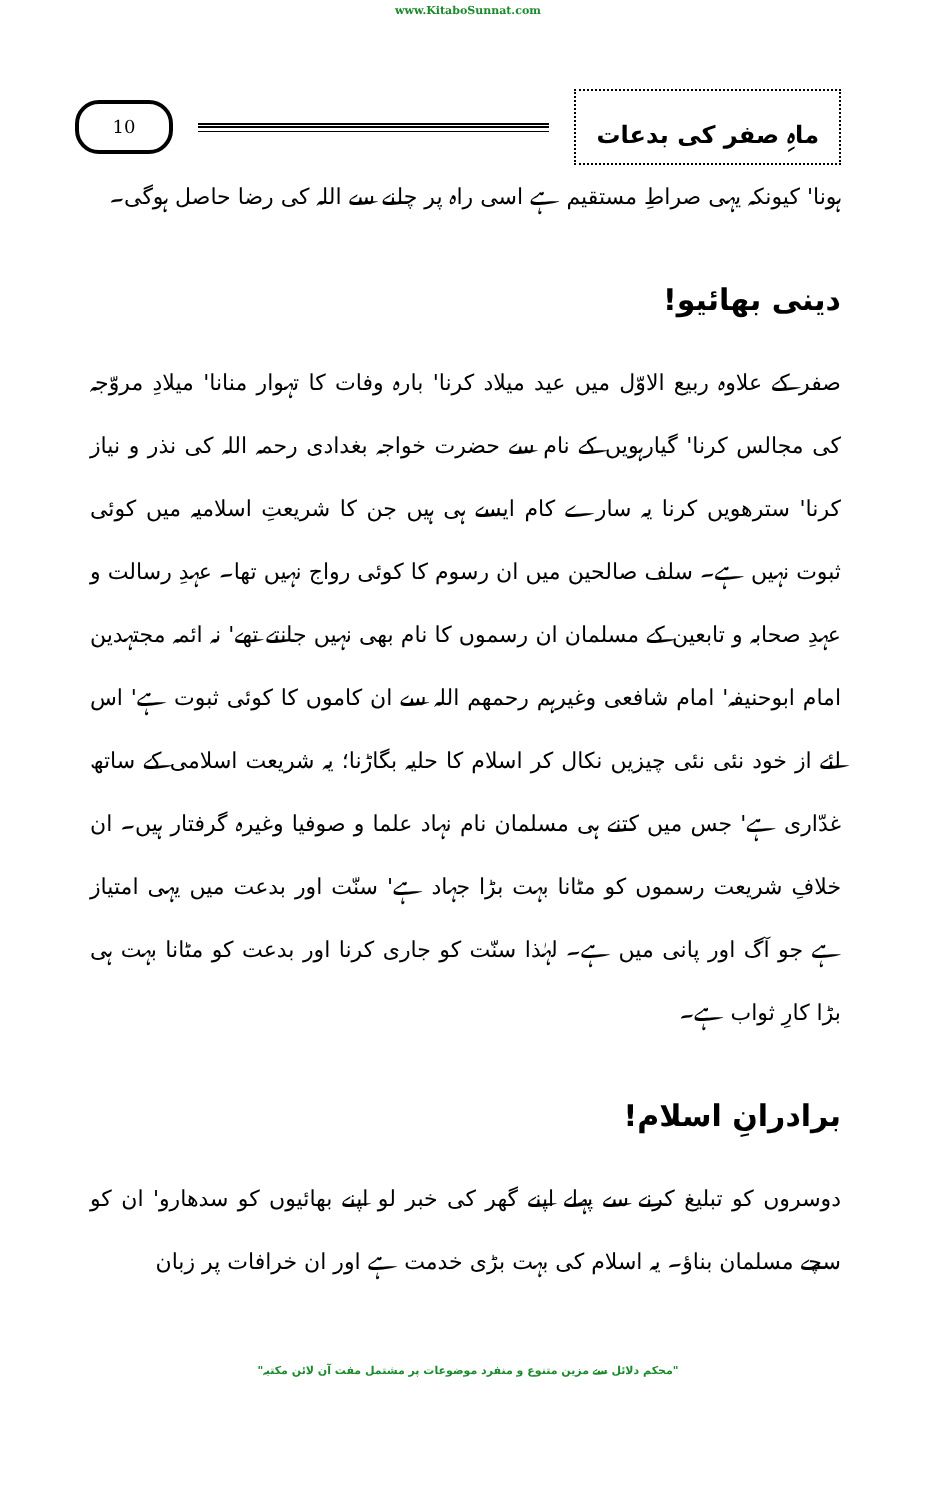www.KitaboSunnat.com
10
ماہِ صفر کی بدعات
ہونا' کیونکہ یہی صراطِ مستقیم ہے اسی راہ پر چلنے سے اللہ کی رضا حاصل ہوگی۔
دینی بھائیو!
صفر کے علاوہ ربیع الاوّل میں عید میلاد کرنا' بارہ وفات کا تہوار منانا' میلادِ مروّجہ کی مجالس کرنا' گیارہویں کے نام سے حضرت خواجہ بغدادی رحمہ اللہ کی نذر و نیاز کرنا' سترھویں کرنا یہ سارے کام ایسے ہی ہیں جن کا شریعتِ اسلامیہ میں کوئی ثبوت نہیں ہے۔ سلف صالحین میں ان رسوم کا کوئی رواج نہیں تھا۔ عہدِ رسالت و عہدِ صحابہ و تابعین کے مسلمان ان رسموں کا نام بھی نہیں جانتے تھے' نہ ائمہ مجتہدین امام ابوحنیفہ' امام شافعی وغیرہم رحمھم اللہ سے ان کاموں کا کوئی ثبوت ہے' اس لئے از خود نئی نئی چیزیں نکال کر اسلام کا حلیہ بگاڑنا؛ یہ شریعت اسلامی کے ساتھ غدّاری ہے' جس میں کتنے ہی مسلمان نام نہاد علما و صوفیا وغیرہ گرفتار ہیں۔ ان خلافِ شریعت رسموں کو مٹانا بہت بڑا جہاد ہے' سنّت اور بدعت میں یہی امتیاز ہے جو آگ اور پانی میں ہے۔ لہٰذا سنّت کو جاری کرنا اور بدعت کو مٹانا بہت ہی بڑا کارِ ثواب ہے۔
برادرانِ اسلام!
دوسروں کو تبلیغ کرنے سے پہلے اپنے گھر کی خبر لو اپنے بھائیوں کو سدھارو' ان کو سچے مسلمان بناؤ۔ یہ اسلام کی بہت بڑی خدمت ہے اور ان خرافات پر زبان
"محکم دلائل سے مزین متنوع و منفرد موضوعات پر مشتمل مفت آن لائن مکتبہ"